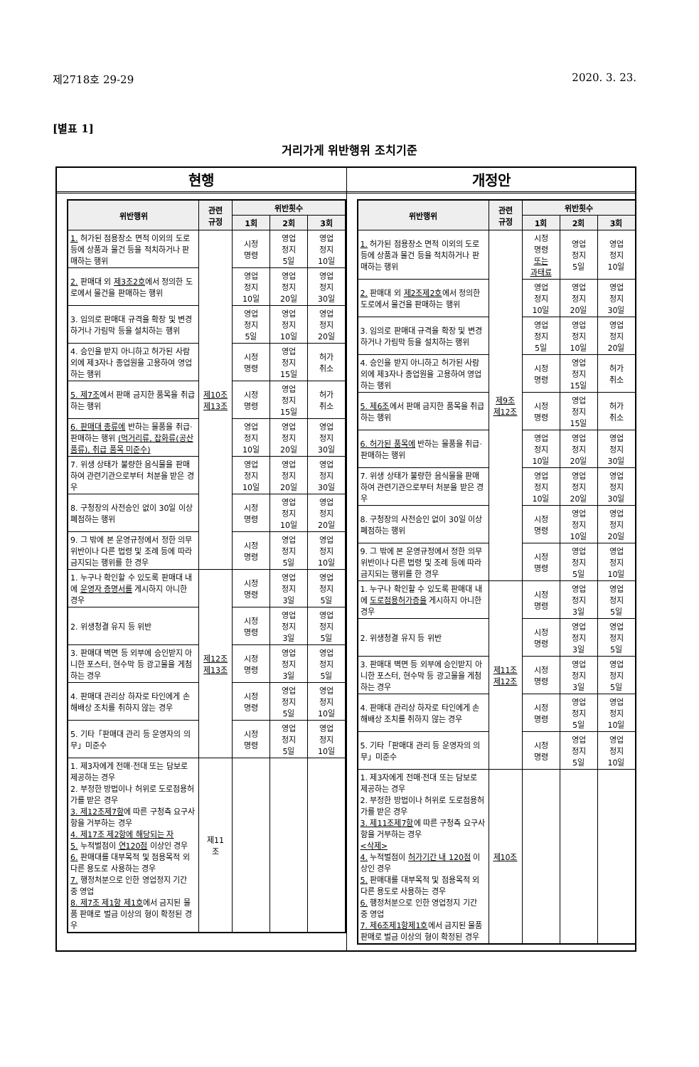제2718호 29-29 2020. 3. 23.
[별표 1]
거리가게 위반행위 조치기준
현행
| 위반행위 | 관련 규정 | 위반횟수 | | |
| --- | --- | --- | --- | --- |
| | | 1회 | 2회 | 3회 |
| 1. 허가된 점용장소 면적 이외의 도로 등에 상품과 물건 등을 적치하거나 판매하는 행위 | 제10조 제13조 | 시정 명령 | 영업 정지 5일 | 영업 정지 10일 |
| 2. 판매대 외 제3조2호 에서 정의한 도로에서 물건을 판매하는 행위 | | 영업 정지 10일 | 영업 정지 20일 | 영업 정지 30일 |
| 3. 임의로 판매대 규격을 확장 및 변경하거나 가림막 등을 설치하는 행위 | | 영업 정지 5일 | 영업 정지 10일 | 영업 정지 20일 |
| 4. 승인을 받지 아니하고 허가된 사람 외에 제3자나 종업원을 고용하여 영업하는 행위 | | 시정 명령 | 영업 정지 15일 | 허가 취소 |
| 5. 제7조 에서 판매 금지한 품목을 취급하는 행위 | | 시정 명령 | 영업 정지 15일 | 허가 취소 |
| 6. 판매대 종류에 반하는 물품을 취급·판매하는 행위 (먹거리류, 잡화류(공산품류), 취급 품목 미준수) | | 영업 정지 10일 | 영업 정지 20일 | 영업 정지 30일 |
| 7. 위생 상태가 불량한 음식물을 판매하여 관련기관으로부터 처분을 받은 경우 | | 영업 정지 10일 | 영업 정지 20일 | 영업 정지 30일 |
| 8. 구청장의 사전승인 없이 30일 이상 폐점하는 행위 | | 시정 명령 | 영업 정지 10일 | 영업 정지 20일 |
| 9. 그 밖에 본 운영규정에서 정한 의무 위반이나 다른 법령 및 조례 등에 따라 금지되는 행위를 한 경우 | | 시정 명령 | 영업 정지 5일 | 영업 정지 10일 |
| 1. 누구나 확인할 수 있도록 판매대 내에 운영자 증명서를 게시하지 아니한 경우 | 제12조 제13조 | 시정 명령 | 영업 정지 3일 | 영업 정지 5일 |
| 2. 위생청결 유지 등 위반 | | 시정 명령 | 영업 정지 3일 | 영업 정지 5일 |
| 3. 판매대 벽면 등 외부에 승인받지 아니한 포스터, 현수막 등 광고물을 게첨하는 경우 | | 시정 명령 | 영업 정지 3일 | 영업 정지 5일 |
| 4. 판매대 관리상 하자로 타인에게 손해배상 조치를 취하지 않는 경우 | | 시정 명령 | 영업 정지 5일 | 영업 정지 10일 |
| 5. 기타「판매대 관리 등 운영자의 의무」미준수 | | 시정 명령 | 영업 정지 5일 | 영업 정지 10일 |
| 1. 제3자에게 전매·전대 또는 담보로 제공하는 경우 2. 부정한 방법이나 허위로 도로점용허가를 받은 경우 3. 제12조제7항 에 따른 구청측 요구사항을 거부하는 경우 4. 제17조 제2항에 해당되는 자 5. 누적벌점이 연120점 이상인 경우 6. 판매대를 대부목적 및 점용목적 외 다른 용도로 사용하는 경우 7. 행정처분으로 인한 영업정지 기간 중 영업 8. 제7조 제1항 제1호 에서 금지된 물품 판매로 벌금 이상의 형이 확정된 경우 | 제11 조 | | | |
개정안
| 위반행위 | 관련 규정 | 위반횟수 | | |
| --- | --- | --- | --- | --- |
| | | 1회 | 2회 | 3회 |
| 1. 허가된 점용장소 면적 이외의 도로 등에 상품과 물건 등을 적치하거나 판매하는 행위 | 제9조 제12조 | 시정 명령 또는 과태료 | 영업 정지 5일 | 영업 정지 10일 |
| 2. 판매대 외 제2조제2호 에서 정의한 도로에서 물건을 판매하는 행위 | | 영업 정지 10일 | 영업 정지 20일 | 영업 정지 30일 |
| 3. 임의로 판매대 규격을 확장 및 변경하거나 가림막 등을 설치하는 행위 | | 영업 정지 5일 | 영업 정지 10일 | 영업 정지 20일 |
| 4. 승인을 받지 아니하고 허가된 사람 외에 제3자나 종업원을 고용하여 영업하는 행위 | | 시정 명령 | 영업 정지 15일 | 허가 취소 |
| 5. 제6조 에서 판매 금지한 품목을 취급하는 행위 | | 시정 명령 | 영업 정지 15일 | 허가 취소 |
| 6. 허가된 품목에 반하는 물품을 취급·판매하는 행위 | | 영업 정지 10일 | 영업 정지 20일 | 영업 정지 30일 |
| 7. 위생 상태가 불량한 음식물을 판매하여 관련기관으로부터 처분을 받은 경우 | | 영업 정지 10일 | 영업 정지 20일 | 영업 정지 30일 |
| 8. 구청장의 사전승인 없이 30일 이상 폐점하는 행위 | | 시정 명령 | 영업 정지 10일 | 영업 정지 20일 |
| 9. 그 밖에 본 운영규정에서 정한 의무 위반이나 다른 법령 및 조례 등에 따라 금지되는 행위를 한 경우 | | 시정 명령 | 영업 정지 5일 | 영업 정지 10일 |
| 1. 누구나 확인할 수 있도록 판매대 내에 도로점용허가증을 게시하지 아니한 경우 | 제11조 제12조 | 시정 명령 | 영업 정지 3일 | 영업 정지 5일 |
| 2. 위생청결 유지 등 위반 | | 시정 명령 | 영업 정지 3일 | 영업 정지 5일 |
| 3. 판매대 벽면 등 외부에 승인받지 아니한 포스터, 현수막 등 광고물을 게첨하는 경우 | | 시정 명령 | 영업 정지 3일 | 영업 정지 5일 |
| 4. 판매대 관리상 하자로 타인에게 손해배상 조치를 취하지 않는 경우 | | 시정 명령 | 영업 정지 5일 | 영업 정지 10일 |
| 5. 기타「판매대 관리 등 운영자의 의무」미준수 | | 시정 명령 | 영업 정지 5일 | 영업 정지 10일 |
| 1. 제3자에게 전매·전대 또는 담보로 제공하는 경우 2. 부정한 방법이나 허위로 도로점용허가를 받은 경우 3. 제11조제7항 에 따른 구청측 요구사항을 거부하는 경우 <삭제> 4. 누적벌점이 허가기간 내 120점 이상인 경우 5. 판매대를 대부목적 및 점용목적 외 다른 용도로 사용하는 경우 6. 행정처분으로 인한 영업정지 기간 중 영업 7. 제6조제1항제1호 에서 금지된 물품 판매로 벌금 이상의 형이 확정된 경우 | 제10조 | | | |